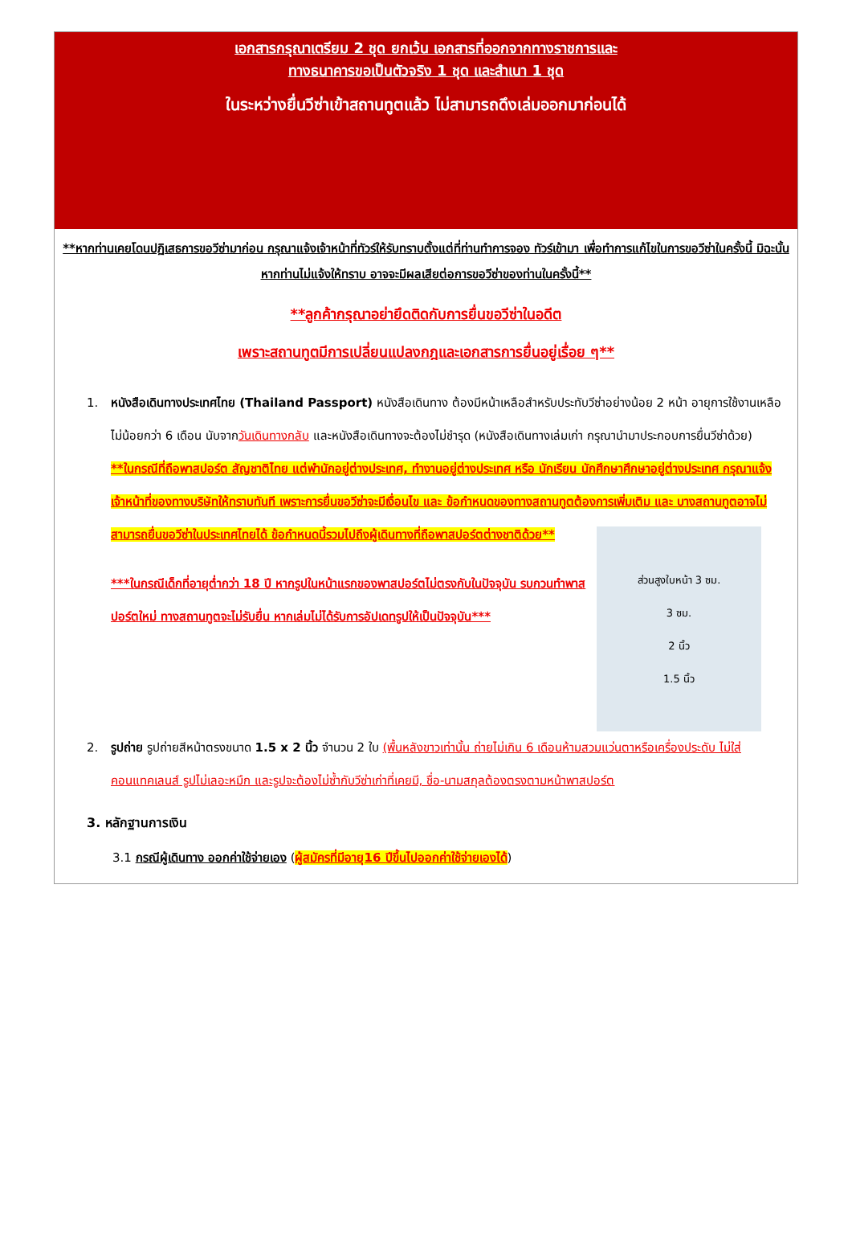เอกสารกรุณาเตรียม 2 ชุด ยกเว้น เอกสารที่ออกจากทางราชการและ
ทางธนาคารขอเป็นตัวจริง 1 ชุด และสำเนา 1 ชุด
ในระหว่างยื่นวีซ่าเข้าสถานทูตแล้ว ไม่สามารถดึงเล่มออกมาก่อนได้
**หากท่านเคยโดนปฏิเสธการขอวีซ่ามาก่อน กรุณาแจ้งเจ้าหน้าที่ทัวร์ให้รับทราบตั้งแต่ที่ท่านทำการจอง ทัวร์เข้ามา เพื่อทำการแก้ไขในการขอวีซ่าในครั้งนี้ มิฉะนั้นหากท่านไม่แจ้งให้ทราบ อาจจะมีผลเสียต่อการขอวีซ่าของท่านในครั้งนี้**
**ลูกค้ากรุณาอย่ายึดติดกับการยื่นขอวีซ่าในอดีต
เพราะสถานทูตมีการเปลี่ยนแปลงกฎและเอกสารการยื่นอยู่เรื่อย ๆ**
1. หนังสือเดินทางประเทศไทย (Thailand Passport) หนังสือเดินทาง ต้องมีหน้าเหลือสำหรับประทับวีซ่าอย่างน้อย 2 หน้า อายุการใช้งานเหลือไม่น้อยกว่า 6 เดือน นับจากวันเดินทางกลับ และหนังสือเดินทางจะต้องไม่ชำรุด (หนังสือเดินทางเล่มเก่า กรุณานำมาประกอบการยื่นวีซ่าด้วย)
**ในกรณีที่ถือพาสปอร์ต สัญชาติไทย แต่พำนักอยู่ต่างประเทศ, ทำงานอยู่ต่างประเทศ หรือ นักเรียน นักศึกษาศึกษาอยู่ต่างประเทศ กรุณาแจ้งเจ้าหน้าที่ของทางบริษัทให้ทราบทันที เพราะการยื่นขอวีซ่าจะมีเงื่อนไข และ ข้อกำหนดของทางสถานทูตต้องการเพิ่มเติม และ บางสถานทูตอาจไม่สามารถยื่นขอวีซ่าในประเทศไทยได้ ข้อกำหนดนี้รวมไปถึงผู้เดินทางที่ถือพาสปอร์ตต่างชาติด้วย**
ส่วนสูงใบหน้า 3 ซม.
3 ซม.
2 นิ้ว
1.5 นิ้ว
***ในกรณีเด็กที่อายุต่ำกว่า 18 ปี หากรูปในหน้าแรกของพาสปอร์ตไม่ตรงกับในปัจจุบัน รบกวนทำพาสปอร์ตใหม่ ทางสถานทูตจะไม่รับยื่น หากเล่มไม่ได้รับการอัปเดทรูปให้เป็นปัจจุบัน***
2. รูปถ่าย รูปถ่ายสีหน้าตรงขนาด 1.5 x 2 นิ้ว จำนวน 2 ใบ (พื้นหลังขาวเท่านั้น ถ่ายไม่เกิน 6 เดือนห้ามสวมแว่นตาหรือเครื่องประดับ ไม่ใส่คอนแทคเลนส์ รูปไม่เลอะหมึก และรูปจะต้องไม่ซ้ำกับวีซ่าเก่าที่เคยมี, ชื่อ-นามสกุลต้องตรงตามหน้าพาสปอร์ต
3. หลักฐานการเงิน
3.1 กรณีผู้เดินทาง ออกค่าใช้จ่ายเอง (ผู้สมัครที่มีอายุ16 ปีขึ้นไปออกค่าใช้จ่ายเองได้)